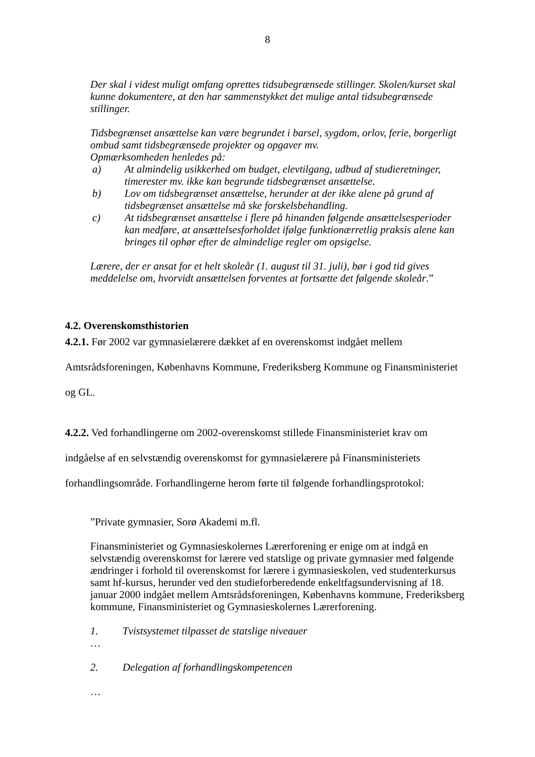8
Der skal i videst muligt omfang oprettes tidsubegrænsede stillinger. Skolen/kurset skal kunne dokumentere, at den har sammenstykket det mulige antal tidsubegrænsede stillinger.
Tidsbegrænset ansættelse kan være begrundet i barsel, sygdom, orlov, ferie, borgerligt ombud samt tidsbegrænsede projekter og opgaver mv.
Opmærksomheden henledes på:
a) At almindelig usikkerhed om budget, elevtilgang, udbud af studieretninger, timerester mv. ikke kan begrunde tidsbegrænset ansættelse.
b) Lov om tidsbegrænset ansættelse, herunder at der ikke alene på grund af tidsbegrænset ansættelse må ske forskelsbehandling.
c) At tidsbegrænset ansættelse i flere på hinanden følgende ansættelsesperioder kan medføre, at ansættelsesforholdet ifølge funktionærretlig praksis alene kan bringes til ophør efter de almindelige regler om opsigelse.
Lærere, der er ansat for et helt skoleår (1. august til 31. juli), bør i god tid gives meddelelse om, hvorvidt ansættelsen forventes at fortsætte det følgende skoleår.”
4.2. Overenskomsthistorien
4.2.1. Før 2002 var gymnasielærere dækket af en overenskomst indgået mellem Amtsrådsforeningen, Københavns Kommune, Frederiksberg Kommune og Finansministeriet og GL.
4.2.2. Ved forhandlingerne om 2002-overenskomst stillede Finansministeriet krav om indgåelse af en selvstændig overenskomst for gymnasielærere på Finansministeriets forhandlingsområde. Forhandlingerne herom førte til følgende forhandlingsprotokol:
”Private gymnasier, Sorø Akademi m.fl.
Finansministeriet og Gymnasieskolernes Lærerforening er enige om at indgå en selvstændig overenskomst for lærere ved statslige og private gymnasier med følgende ændringer i forhold til overenskomst for lærere i gymnasieskolen, ved studenterkursus samt hf-kursus, herunder ved den studieforberedende enkeltfagsundervisning af 18. januar 2000 indgået mellem Amtsrådsforeningen, Københavns kommune, Frederiksberg kommune, Finansministeriet og Gymnasieskolernes Lærerforening.
1. Tvistsystemet tilpasset de statslige niveauer
…
2. Delegation af forhandlingskompetencen
…